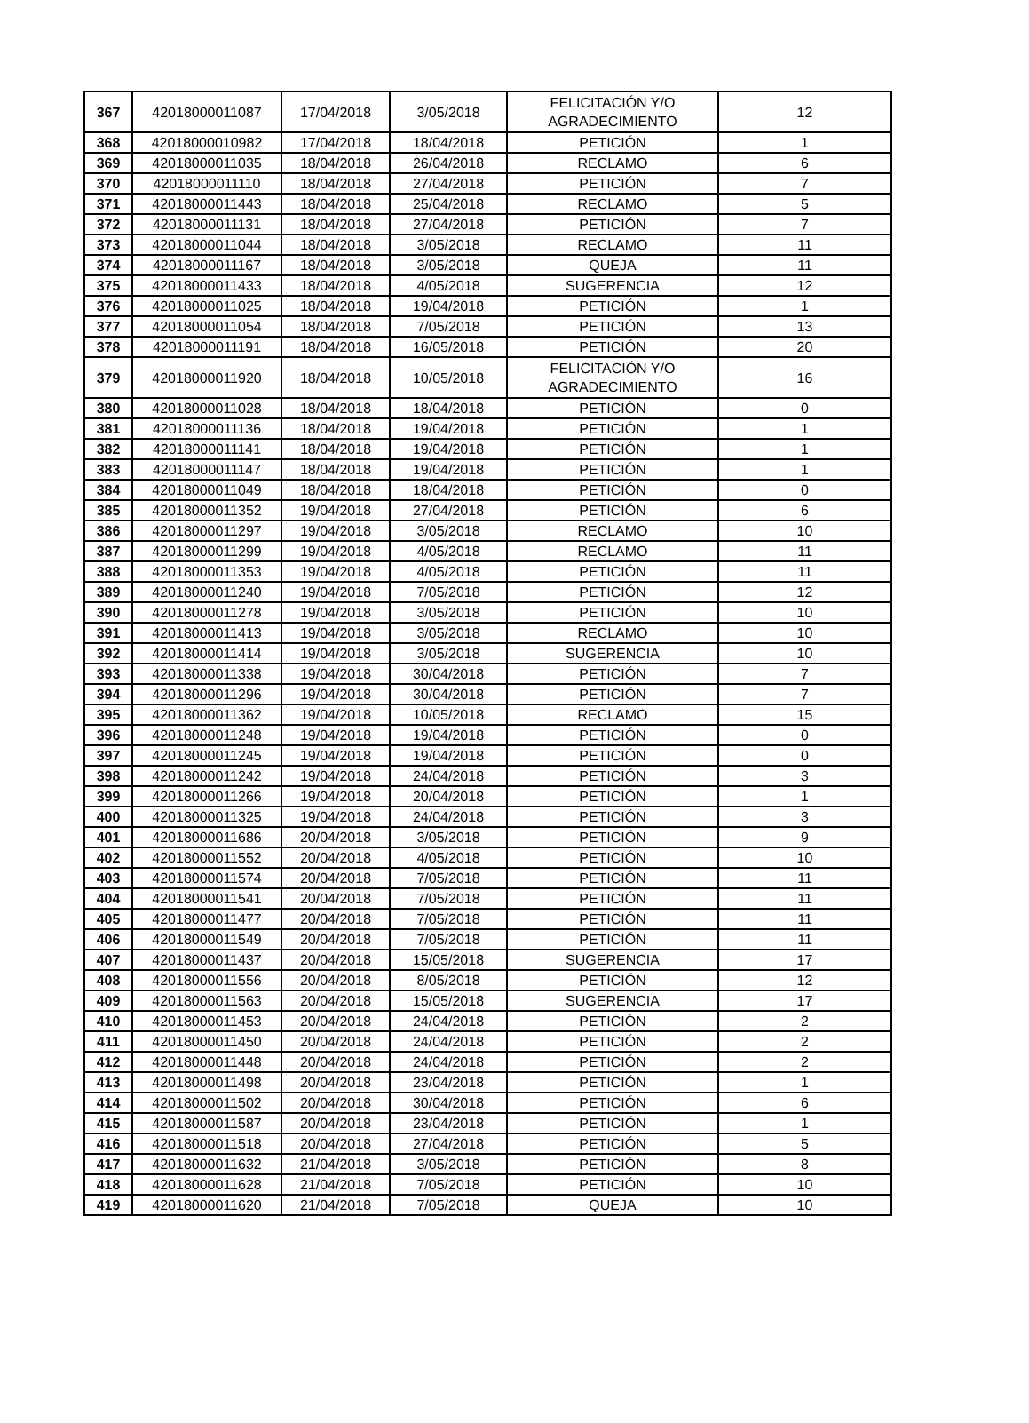| 367 | 42018000011087 | 17/04/2018 | 3/05/2018 | FELICITACIÓN Y/O AGRADECIMIENTO | 12 |
| 368 | 42018000010982 | 17/04/2018 | 18/04/2018 | PETICIÓN | 1 |
| 369 | 42018000011035 | 18/04/2018 | 26/04/2018 | RECLAMO | 6 |
| 370 | 42018000011110 | 18/04/2018 | 27/04/2018 | PETICIÓN | 7 |
| 371 | 42018000011443 | 18/04/2018 | 25/04/2018 | RECLAMO | 5 |
| 372 | 42018000011131 | 18/04/2018 | 27/04/2018 | PETICIÓN | 7 |
| 373 | 42018000011044 | 18/04/2018 | 3/05/2018 | RECLAMO | 11 |
| 374 | 42018000011167 | 18/04/2018 | 3/05/2018 | QUEJA | 11 |
| 375 | 42018000011433 | 18/04/2018 | 4/05/2018 | SUGERENCIA | 12 |
| 376 | 42018000011025 | 18/04/2018 | 19/04/2018 | PETICIÓN | 1 |
| 377 | 42018000011054 | 18/04/2018 | 7/05/2018 | PETICIÓN | 13 |
| 378 | 42018000011191 | 18/04/2018 | 16/05/2018 | PETICIÓN | 20 |
| 379 | 42018000011920 | 18/04/2018 | 10/05/2018 | FELICITACIÓN Y/O AGRADECIMIENTO | 16 |
| 380 | 42018000011028 | 18/04/2018 | 18/04/2018 | PETICIÓN | 0 |
| 381 | 42018000011136 | 18/04/2018 | 19/04/2018 | PETICIÓN | 1 |
| 382 | 42018000011141 | 18/04/2018 | 19/04/2018 | PETICIÓN | 1 |
| 383 | 42018000011147 | 18/04/2018 | 19/04/2018 | PETICIÓN | 1 |
| 384 | 42018000011049 | 18/04/2018 | 18/04/2018 | PETICIÓN | 0 |
| 385 | 42018000011352 | 19/04/2018 | 27/04/2018 | PETICIÓN | 6 |
| 386 | 42018000011297 | 19/04/2018 | 3/05/2018 | RECLAMO | 10 |
| 387 | 42018000011299 | 19/04/2018 | 4/05/2018 | RECLAMO | 11 |
| 388 | 42018000011353 | 19/04/2018 | 4/05/2018 | PETICIÓN | 11 |
| 389 | 42018000011240 | 19/04/2018 | 7/05/2018 | PETICIÓN | 12 |
| 390 | 42018000011278 | 19/04/2018 | 3/05/2018 | PETICIÓN | 10 |
| 391 | 42018000011413 | 19/04/2018 | 3/05/2018 | RECLAMO | 10 |
| 392 | 42018000011414 | 19/04/2018 | 3/05/2018 | SUGERENCIA | 10 |
| 393 | 42018000011338 | 19/04/2018 | 30/04/2018 | PETICIÓN | 7 |
| 394 | 42018000011296 | 19/04/2018 | 30/04/2018 | PETICIÓN | 7 |
| 395 | 42018000011362 | 19/04/2018 | 10/05/2018 | RECLAMO | 15 |
| 396 | 42018000011248 | 19/04/2018 | 19/04/2018 | PETICIÓN | 0 |
| 397 | 42018000011245 | 19/04/2018 | 19/04/2018 | PETICIÓN | 0 |
| 398 | 42018000011242 | 19/04/2018 | 24/04/2018 | PETICIÓN | 3 |
| 399 | 42018000011266 | 19/04/2018 | 20/04/2018 | PETICIÓN | 1 |
| 400 | 42018000011325 | 19/04/2018 | 24/04/2018 | PETICIÓN | 3 |
| 401 | 42018000011686 | 20/04/2018 | 3/05/2018 | PETICIÓN | 9 |
| 402 | 42018000011552 | 20/04/2018 | 4/05/2018 | PETICIÓN | 10 |
| 403 | 42018000011574 | 20/04/2018 | 7/05/2018 | PETICIÓN | 11 |
| 404 | 42018000011541 | 20/04/2018 | 7/05/2018 | PETICIÓN | 11 |
| 405 | 42018000011477 | 20/04/2018 | 7/05/2018 | PETICIÓN | 11 |
| 406 | 42018000011549 | 20/04/2018 | 7/05/2018 | PETICIÓN | 11 |
| 407 | 42018000011437 | 20/04/2018 | 15/05/2018 | SUGERENCIA | 17 |
| 408 | 42018000011556 | 20/04/2018 | 8/05/2018 | PETICIÓN | 12 |
| 409 | 42018000011563 | 20/04/2018 | 15/05/2018 | SUGERENCIA | 17 |
| 410 | 42018000011453 | 20/04/2018 | 24/04/2018 | PETICIÓN | 2 |
| 411 | 42018000011450 | 20/04/2018 | 24/04/2018 | PETICIÓN | 2 |
| 412 | 42018000011448 | 20/04/2018 | 24/04/2018 | PETICIÓN | 2 |
| 413 | 42018000011498 | 20/04/2018 | 23/04/2018 | PETICIÓN | 1 |
| 414 | 42018000011502 | 20/04/2018 | 30/04/2018 | PETICIÓN | 6 |
| 415 | 42018000011587 | 20/04/2018 | 23/04/2018 | PETICIÓN | 1 |
| 416 | 42018000011518 | 20/04/2018 | 27/04/2018 | PETICIÓN | 5 |
| 417 | 42018000011632 | 21/04/2018 | 3/05/2018 | PETICIÓN | 8 |
| 418 | 42018000011628 | 21/04/2018 | 7/05/2018 | PETICIÓN | 10 |
| 419 | 42018000011620 | 21/04/2018 | 7/05/2018 | QUEJA | 10 |